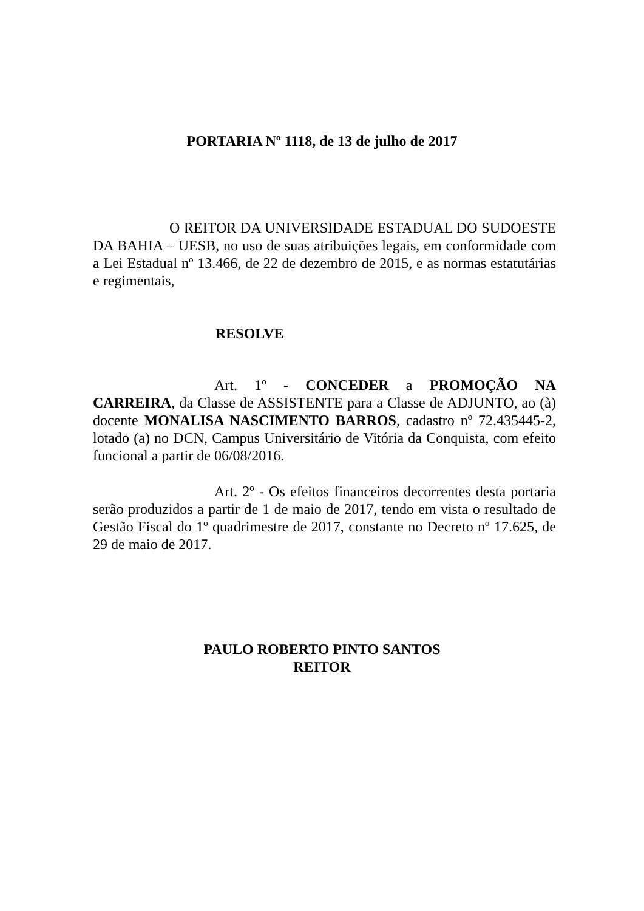PORTARIA Nº 1118, de 13 de julho de 2017
O REITOR DA UNIVERSIDADE ESTADUAL DO SUDOESTE DA BAHIA – UESB, no uso de suas atribuições legais, em conformidade com a Lei Estadual nº 13.466, de 22 de dezembro de 2015, e as normas estatutárias e regimentais,
RESOLVE
Art. 1º - CONCEDER a PROMOÇÃO NA CARREIRA, da Classe de ASSISTENTE para a Classe de ADJUNTO, ao (à) docente MONALISA NASCIMENTO BARROS, cadastro nº 72.435445-2, lotado (a) no DCN, Campus Universitário de Vitória da Conquista, com efeito funcional a partir de 06/08/2016.
Art. 2º - Os efeitos financeiros decorrentes desta portaria serão produzidos a partir de 1 de maio de 2017, tendo em vista o resultado de Gestão Fiscal do 1º quadrimestre de 2017, constante no Decreto nº 17.625, de 29 de maio de 2017.
PAULO ROBERTO PINTO SANTOS
REITOR